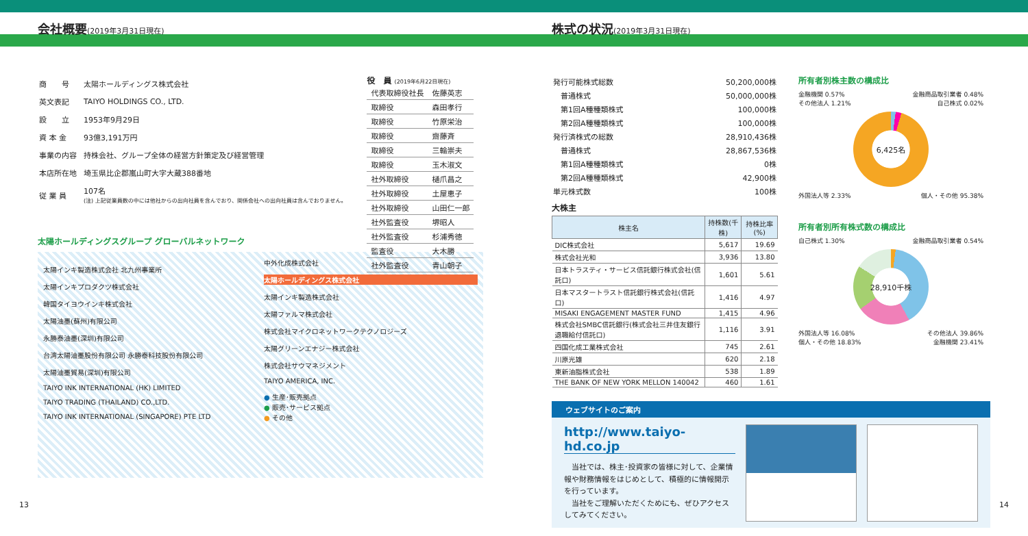会社概要(2019年3月31日現在)
| 商 号 | 太陽ホールディングス株式会社 |
| 英文表記 | TAIYO HOLDINGS CO., LTD. |
| 設 立 | 1953年9月29日 |
| 資 本 金 | 93億3,191万円 |
| 事業の内容 | 持株会社、グループ全体の経営方針策定及び経営管理 |
| 本店所在地 | 埼玉県比企郡嵐山町大字大蔵388番地 |
| 従 業 員 | 107名 (注) 上記従業員数の中には他社からの出向社員を含んでおり、関係会社への出向社員は含んでおりません。 |
役　員 (2019年6月22日現在)
| 代表取締役社長 | 佐藤英志 |
| 取締役 | 森田孝行 |
| 取締役 | 竹原栄治 |
| 取締役 | 齋藤斉 |
| 取締役 | 三輪崇夫 |
| 取締役 | 玉木淑文 |
| 社外取締役 | 樋爪昌之 |
| 社外取締役 | 土屋恵子 |
| 社外取締役 | 山田仁一郎 |
| 社外監査役 | 堺昭人 |
| 社外監査役 | 杉浦秀徳 |
| 監査役 | 大木勝 |
| 社外監査役 | 青山朝子 |
太陽ホールディングスグループ グローバルネットワーク
太陽インキ製造株式会社 北九州事業所
太陽インキプロダクツ株式会社
韓国タイヨウインキ株式会社
太陽油墨(蘇州)有限公司
永勝泰油墨(深圳)有限公司
台湾太陽油墨股份有限公司 永勝泰科技股份有限公司
太陽油墨貿易(深圳)有限公司
TAIYO INK INTERNATIONAL (HK) LIMITED
TAIYO TRADING (THAILAND) CO.,LTD.
TAIYO INK INTERNATIONAL (SINGAPORE) PTE LTD
中外化成株式会社
太陽ホールディングス株式会社
太陽インキ製造株式会社
太陽ファルマ株式会社
株式会社マイクロネットワークテクノロジーズ
太陽グリーンエナジー株式会社
株式会社サウマネジメント
TAIYO AMERICA, INC.
● 生産･販売拠点
● 販売･サービス拠点
● その他
13
株式の状況(2019年3月31日現在)
| 発行可能株式総数 | 50,200,000株 |
| 普通株式 | 50,000,000株 |
| 第1回A種種類株式 | 100,000株 |
| 第2回A種種類株式 | 100,000株 |
| 発行済株式の総数 | 28,910,436株 |
| 普通株式 | 28,867,536株 |
| 第1回A種種類株式 | 0株 |
| 第2回A種種類株式 | 42,900株 |
| 単元株式数 | 100株 |
大株主
| 株主名 | 持株数(千株) | 持株比率(%) |
| --- | --- | --- |
| DIC株式会社 | 5,617 | 19.69 |
| 株式会社光和 | 3,936 | 13.80 |
| 日本トラスティ・サービス信託銀行株式会社(信託口) | 1,601 | 5.61 |
| 日本マスタートラスト信託銀行株式会社(信託口) | 1,416 | 4.97 |
| MISAKI ENGAGEMENT MASTER FUND | 1,415 | 4.96 |
| 株式会社SMBC信託銀行(株式会社三井住友銀行退職給付信託口) | 1,116 | 3.91 |
| 四国化成工業株式会社 | 745 | 2.61 |
| 川原光雄 | 620 | 2.18 |
| 東新油脂株式会社 | 538 | 1.89 |
| THE BANK OF NEW YORK MELLON 140042 | 460 | 1.61 |
所有者別株主数の構成比
金融機関 0.57% 金融商品取引業者 0.48%
その他法人 1.21% 自己株式 0.02%
6,425名
外国法人等 2.33% 個人・その他 95.38%
所有者別所有株式数の構成比
自己株式 1.30% 金融商品取引業者 0.54%
28,910千株
外国法人等 16.08% その他法人 39.86%
個人・その他 18.83% 金融機関 23.41%
ウェブサイトのご案内
http://www.taiyo-hd.co.jp
　当社では、株主･投資家の皆様に対して、企業情報や財務情報をはじめとして、積極的に情報開示を行っています。
　当社をご理解いただくためにも、ぜひアクセスしてみてください。
14